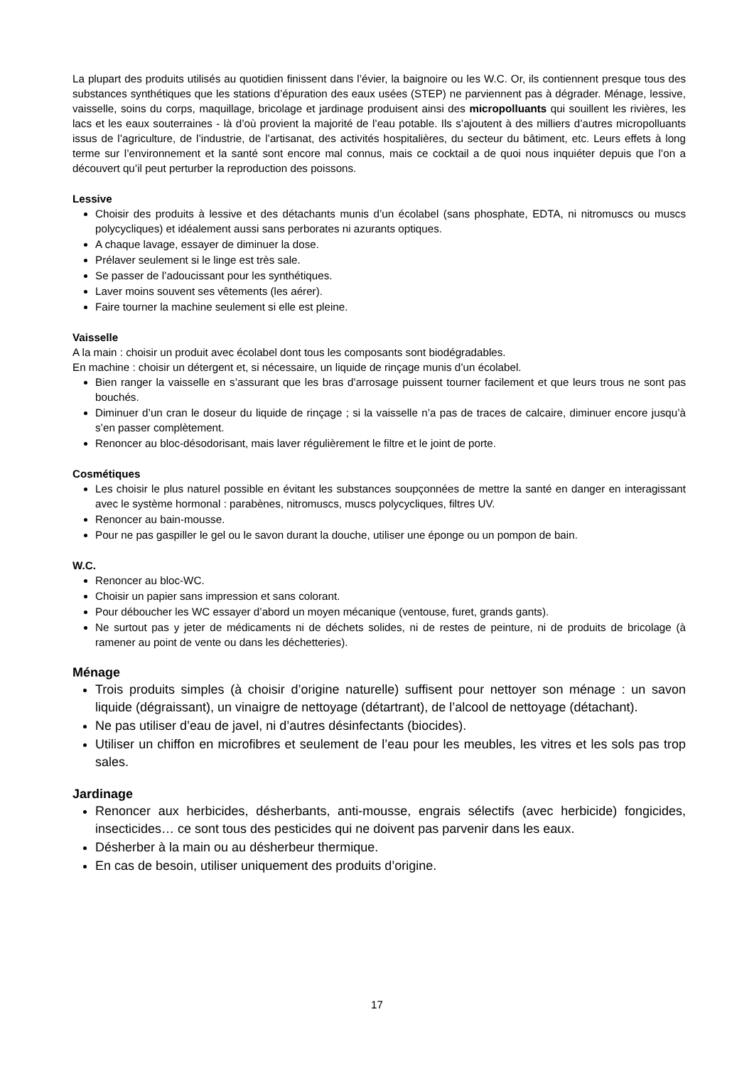La plupart des produits utilisés au quotidien finissent dans l’évier, la baignoire ou les W.C. Or, ils contiennent presque tous des substances synthétiques que les stations d’épuration des eaux usées (STEP) ne parviennent pas à dégrader. Ménage, lessive, vaisselle, soins du corps, maquillage, bricolage et jardinage produisent ainsi des micropolluants qui souillent les rivières, les lacs et les eaux souterraines - là d’où provient la majorité de l’eau potable. Ils s’ajoutent à des milliers d’autres micropolluants issus de l’agriculture, de l’industrie, de l’artisanat, des activités hospitalières, du secteur du bâtiment, etc. Leurs effets à long terme sur l’environnement et la santé sont encore mal connus, mais ce cocktail a de quoi nous inquiéter depuis que l’on a découvert qu’il peut perturber la reproduction des poissons.
Lessive
Choisir des produits à lessive et des détachants munis d’un écolabel (sans phosphate, EDTA, ni nitromuscs ou muscs polycycliques) et idéalement aussi sans perborates ni azurants optiques.
A chaque lavage, essayer de diminuer la dose.
Prélaver seulement si le linge est très sale.
Se passer de l’adoucissant pour les synthétiques.
Laver moins souvent ses vêtements (les aérer).
Faire tourner la machine seulement si elle est pleine.
Vaisselle
A la main : choisir un produit avec écolabel dont tous les composants sont biodégradables.
En machine : choisir un détergent et, si nécessaire, un liquide de rinçage munis d’un écolabel.
Bien ranger la vaisselle en s’assurant que les bras d’arrosage puissent tourner facilement et que leurs trous ne sont pas bouchés.
Diminuer d’un cran le doseur du liquide de rinçage ; si la vaisselle n’a pas de traces de calcaire, diminuer encore jusqu’à s’en passer complètement.
Renoncer au bloc-désodorisant, mais laver régulièrement le filtre et le joint de porte.
Cosmétiques
Les choisir le plus naturel possible en évitant les substances soupçonnées de mettre la santé en danger en interagissant avec le système hormonal : parabènes, nitromuscs, muscs polycycliques, filtres UV.
Renoncer au bain-mousse.
Pour ne pas gaspiller le gel ou le savon durant la douche, utiliser une éponge ou un pompon de bain.
W.C.
Renoncer au bloc-WC.
Choisir un papier sans impression et sans colorant.
Pour déboucher les WC essayer d’abord un moyen mécanique (ventouse, furet, grands gants).
Ne surtout pas y jeter de médicaments ni de déchets solides, ni de restes de peinture, ni de produits de bricolage (à ramener au point de vente ou dans les déchetteries).
Ménage
Trois produits simples (à choisir d’origine naturelle) suffisent pour nettoyer son ménage : un savon liquide (dégraissant), un vinaigre de nettoyage (détartrant), de l’alcool de nettoyage (détachant).
Ne pas utiliser d’eau de javel, ni d’autres désinfectants (biocides).
Utiliser un chiffon en microfibres et seulement de l’eau pour les meubles, les vitres et les sols pas trop sales.
Jardinage
Renoncer aux herbicides, désherbants, anti-mousse, engrais sélectifs (avec herbicide) fongicides, insecticides… ce sont tous des pesticides qui ne doivent pas parvenir dans les eaux.
Désherber à la main ou au désherbeur thermique.
En cas de besoin, utiliser uniquement des produits d’origine.
17